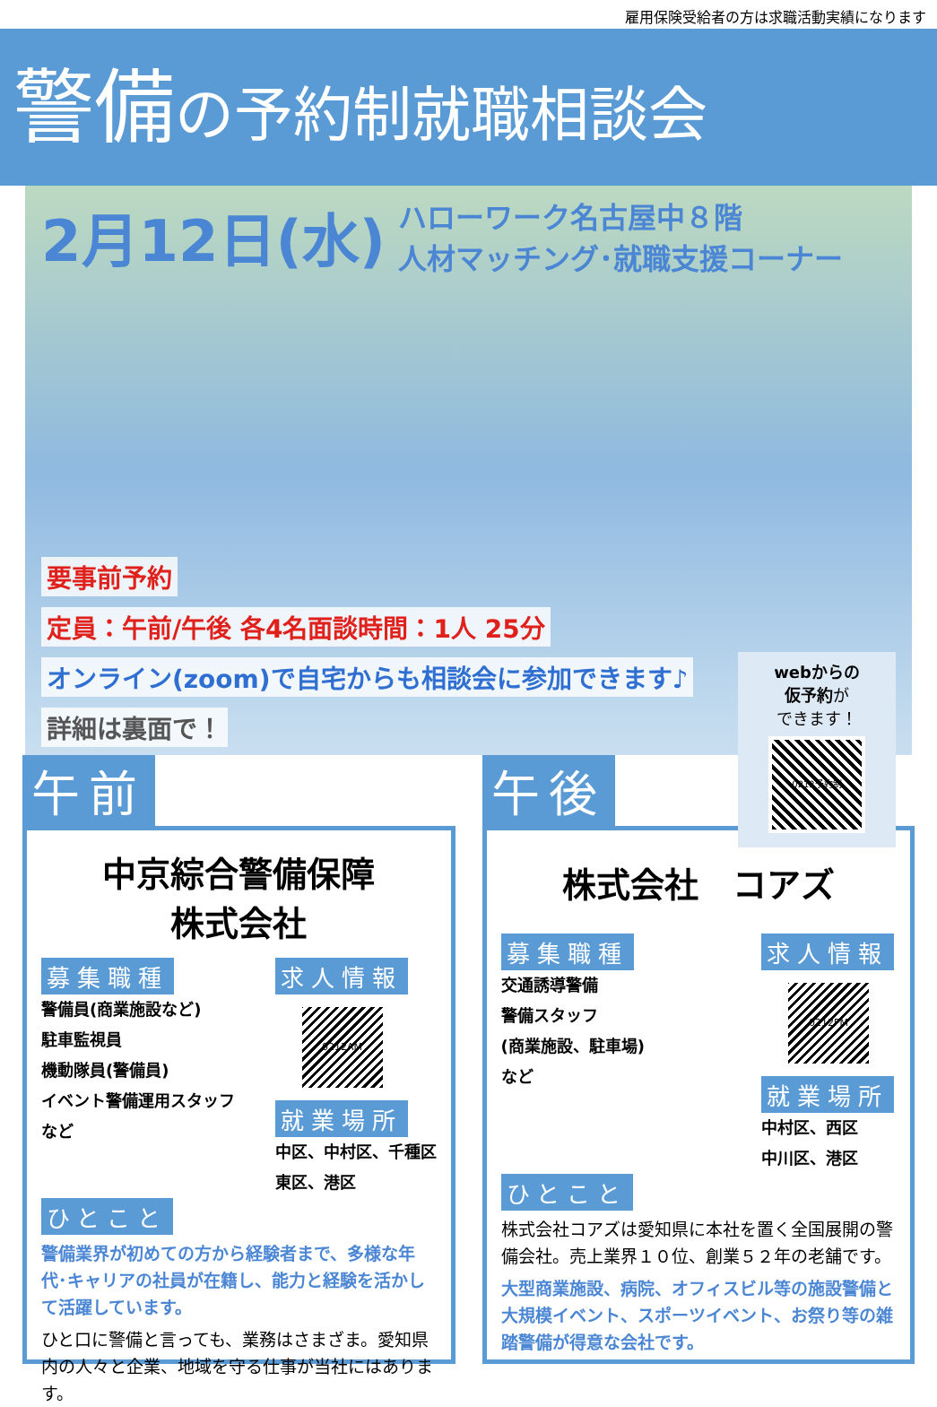雇用保険受給者の方は求職活動実績になります
警備の予約制就職相談会
2月12日(水) ハローワーク名古屋中８階
人材マッチング･就職支援コーナー
要事前予約
定員：午前/午後 各4名面談時間：1人 25分
オンライン(zoom)で自宅からも相談会に参加できます♪
詳細は裏面で！
webからの
仮予約が
できます！
0212予約制
午前
中京綜合警備保障
株式会社
募集職種
警備員(商業施設など)
駐車監視員
機動隊員(警備員)
イベント警備運用スタッフ
など
求人情報
0212AM
就業場所
中区、中村区、千種区
東区、港区
ひとこと
警備業界が初めての方から経験者まで、多様な年代･キャリアの社員が在籍し、能力と経験を活かして活躍しています。
ひと口に警備と言っても、業務はさまざま。愛知県内の人々と企業、地域を守る仕事が当社にはあります。
午後
株式会社　コアズ
募集職種
交通誘導警備
警備スタッフ
(商業施設、駐車場)
など
求人情報
0212PM
就業場所
中村区、西区
中川区、港区
ひとこと
株式会社コアズは愛知県に本社を置く全国展開の警備会社。売上業界１０位、創業５２年の老舗です。
大型商業施設、病院、オフィスビル等の施設警備と大規模イベント、スポーツイベント、お祭り等の雑踏警備が得意な会社です。